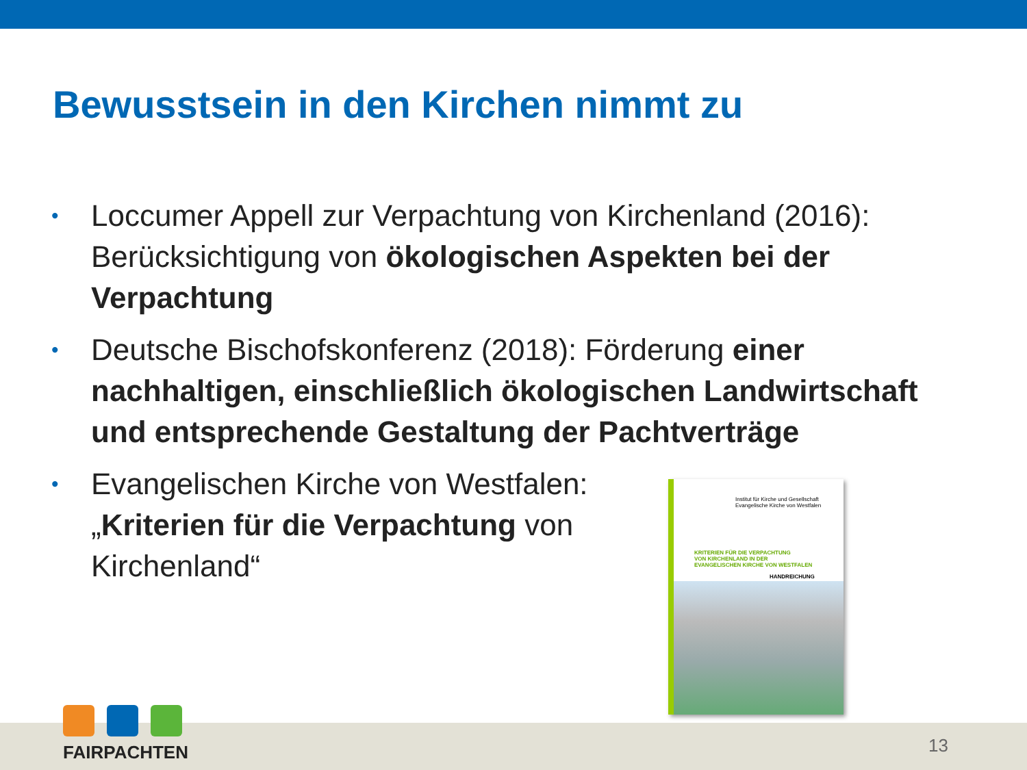Bewusstsein in den Kirchen nimmt zu
• Loccumer Appell zur Verpachtung von Kirchenland (2016): Berücksichtigung von ökologischen Aspekten bei der Verpachtung
• Deutsche Bischofskonferenz (2018): Förderung einer nachhaltigen, einschließlich ökologischen Landwirtschaft und entsprechende Gestaltung der Pachtverträge
• Evangelischen Kirche von Westfalen: „Kriterien für die Verpachtung von Kirchenland“
Institut für Kirche und Gesellschaft
Evangelische Kirche von Westfalen
KRITERIEN FÜR DIE VERPACHTUNG
VON KIRCHENLAND IN DER
EVANGELISCHEN KIRCHE VON WESTFALEN
HANDREICHUNG
FAIRPACHTEN
13